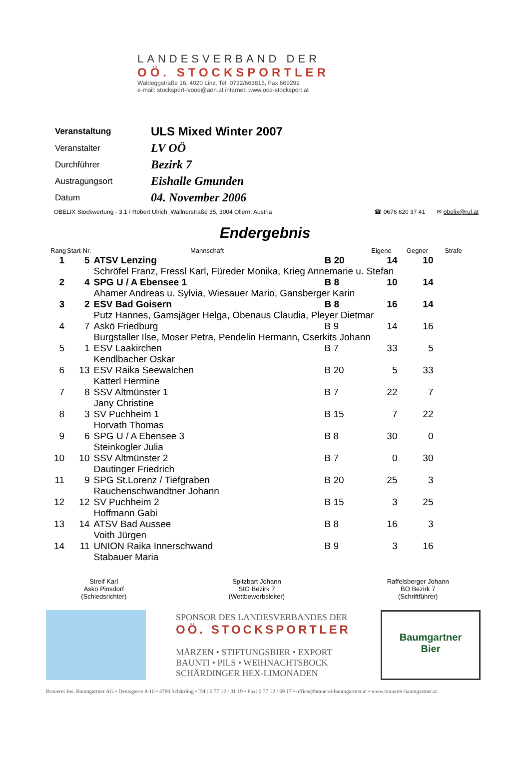LANDESVERBAND DER
OÖ. STOCKSPORTLER
Waldeggstraße 16, 4020 Linz, Tel. 0732/663815, Fax 669292
e-mail: stocksport-lvooe@aon.at internet: www.ooe-stocksport.at
| Veranstaltung | ULS Mixed Winter 2007 |
| Veranstalter | LV OÖ |
| Durchführer | Bezirk 7 |
| Austragungsort | Eishalle Gmunden |
| Datum | 04. November 2006 |
OBELIX Stockwertung - 3.1 / Robert Ulrich, Wallnerstraße 35, 3004 Ollern, Austria ☎ 0676 620 37 41 ✉ obelix@rul.at
Endergebnis
| Rang | Start-Nr. | Mannschaft | | Eigene | Gegner | Strafe |
| --- | --- | --- | --- | --- | --- | --- |
| 1 | 5 | ATSV Lenzing | B 20 | 14 | 10 | |
| | | Schröfel Franz, Fressl Karl, Füreder Monika, Krieg Annemarie u. Stefan | | | | |
| 2 | 4 | SPG U / A Ebensee 1 | B 8 | 10 | 14 | |
| | | Ahamer Andreas u. Sylvia, Wiesauer Mario, Gansberger Karin | | | | |
| 3 | 2 | ESV Bad Goisern | B 8 | 16 | 14 | |
| | | Putz Hannes, Gamsjäger Helga, Obenaus Claudia, Pleyer Dietmar | | | | |
| 4 | 7 | Askö Friedburg | B 9 | 14 | 16 | |
| | | Burgstaller Ilse, Moser Petra, Pendelin Hermann, Cserkits Johann | | | | |
| 5 | 1 | ESV Laakirchen | B 7 | 33 | 5 | |
| | | Kendlbacher Oskar | | | | |
| 6 | 13 | ESV Raika Seewalchen | B 20 | 5 | 33 | |
| | | Katterl Hermine | | | | |
| 7 | 8 | SSV Altmünster 1 | B 7 | 22 | 7 | |
| | | Jany Christine | | | | |
| 8 | 3 | SV Puchheim 1 | B 15 | 7 | 22 | |
| | | Horvath Thomas | | | | |
| 9 | 6 | SPG U / A Ebensee 3 | B 8 | 30 | 0 | |
| | | Steinkogler Julia | | | | |
| 10 | 10 | SSV Altmünster 2 | B 7 | 0 | 30 | |
| | | Dautinger Friedrich | | | | |
| 11 | 9 | SPG St.Lorenz / Tiefgraben | B 20 | 25 | 3 | |
| | | Rauchenschwandtner Johann | | | | |
| 12 | 12 | SV Puchheim 2 | B 15 | 3 | 25 | |
| | | Hoffmann Gabi | | | | |
| 13 | 14 | ATSV Bad Aussee | B 8 | 16 | 3 | |
| | | Voith Jürgen | | | | |
| 14 | 11 | UNION Raika Innerschwand | B 9 | 3 | 16 | |
| | | Stabauer Maria | | | | |
Streif Karl
Askö Pinsdorf
(Schiedsrichter)
Spitzbart Johann
StO Bezirk 7
(Wettbewerbsleiter)
Raffelsberger Johann
BO Bezirk 7
(Schriftführer)
SPONSOR DES LANDESVERBANDES DER
OÖ. STOCKSPORTLER
MÄRZEN • STIFTUNGSBIER • EXPORT
BAUNTI • PILS • WEIHNACHTSBOCK
SCHÄRDINGER HEX-LIMONADEN
Baumgartner
Bier
Brauerei Jos. Baumgartner AG • Denisgasse 8-10 • 4780 Schärding • Tel.: 0 77 12 / 31 19 • Fax: 0 77 12 / 69 17 • office@brauerei-baumgartner.at • www.brauerei-baumgartner.at